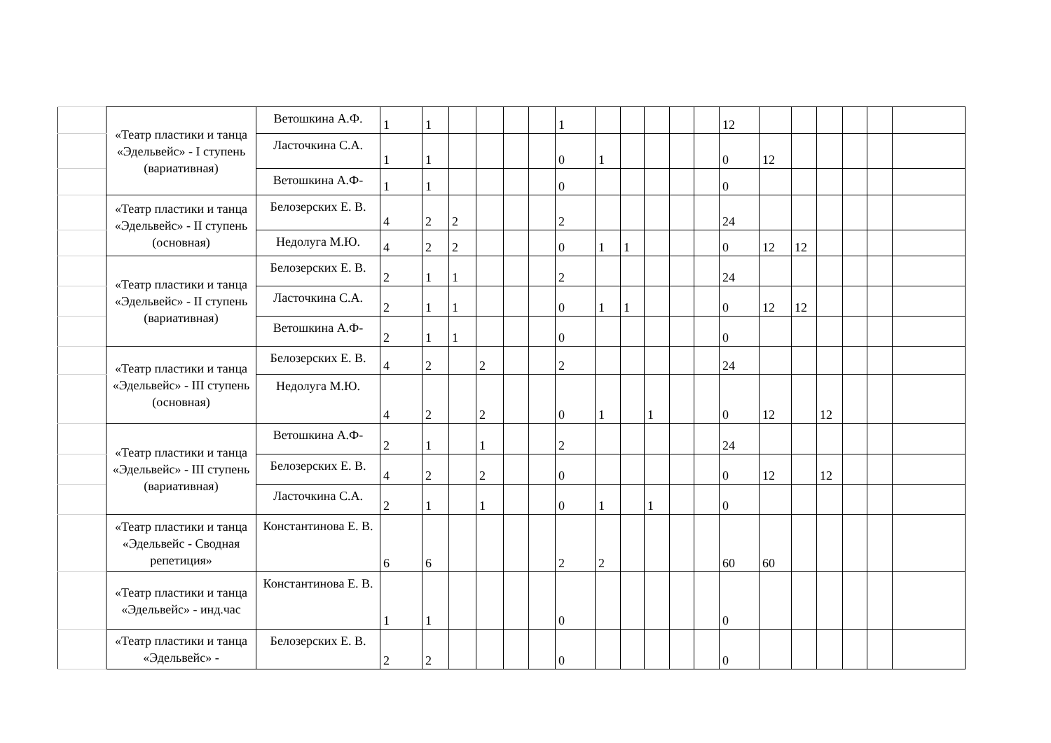| | «Театр пластики и танца «Эдельвейс» - I ступень (вариативная) | Ветошкина А.Ф. | 1 | 1 | | | | | 1 | | | | | | 12 | | | | | | |
| | | Ласточкина С.А. | 1 | 1 | | | | | 0 | 1 | | | | | 0 | 12 | | | | | |
| | | Ветошкина А.Ф- | 1 | 1 | | | | | 0 | | | | | | 0 | | | | | | |
| | «Театр пластики и танца «Эдельвейс» - II ступень (основная) | Белозерских Е. В. | 4 | 2 | 2 | | | | 2 | | | | | | 24 | | | | | | |
| | | Недолуга М.Ю. | 4 | 2 | 2 | | | | 0 | 1 | 1 | | | | 0 | 12 | 12 | | | | |
| | «Театр пластики и танца «Эдельвейс» - II ступень (вариативная) | Белозерских Е. В. | 2 | 1 | 1 | | | | 2 | | | | | | 24 | | | | | | |
| | | Ласточкина С.А. | 2 | 1 | 1 | | | | 0 | 1 | 1 | | | | 0 | 12 | 12 | | | | |
| | | Ветошкина А.Ф- | 2 | 1 | 1 | | | | 0 | | | | | | 0 | | | | | | |
| | «Театр пластики и танца «Эдельвейс» - III ступень (основная) | Белозерских Е. В. | 4 | 2 | | 2 | | | 2 | | | | | | 24 | | | | | | |
| | | Недолуга М.Ю. | 4 | 2 | | 2 | | | 0 | 1 | | 1 | | | 0 | 12 | | 12 | | | |
| | «Театр пластики и танца «Эдельвейс» - III ступень (вариативная) | Ветошкина А.Ф- | 2 | 1 | | 1 | | | 2 | | | | | | 24 | | | | | | |
| | | Белозерских Е. В. | 4 | 2 | | 2 | | | 0 | | | | | | 0 | 12 | | 12 | | | |
| | | Ласточкина С.А. | 2 | 1 | | 1 | | | 0 | 1 | | 1 | | | 0 | | | | | | |
| | «Театр пластики и танца «Эдельвейс - Сводная репетиция» | Константинова Е. В. | 6 | 6 | | | | | 2 | 2 | | | | | 60 | 60 | | | | | |
| | «Театр пластики и танца «Эдельвейс» - инд.час | Константинова Е. В. | 1 | 1 | | | | | 0 | | | | | | 0 | | | | | | |
| | «Театр пластики и танца «Эдельвейс» - | Белозерских Е. В. | 2 | 2 | | | | | 0 | | | | | | 0 | | | | | | |